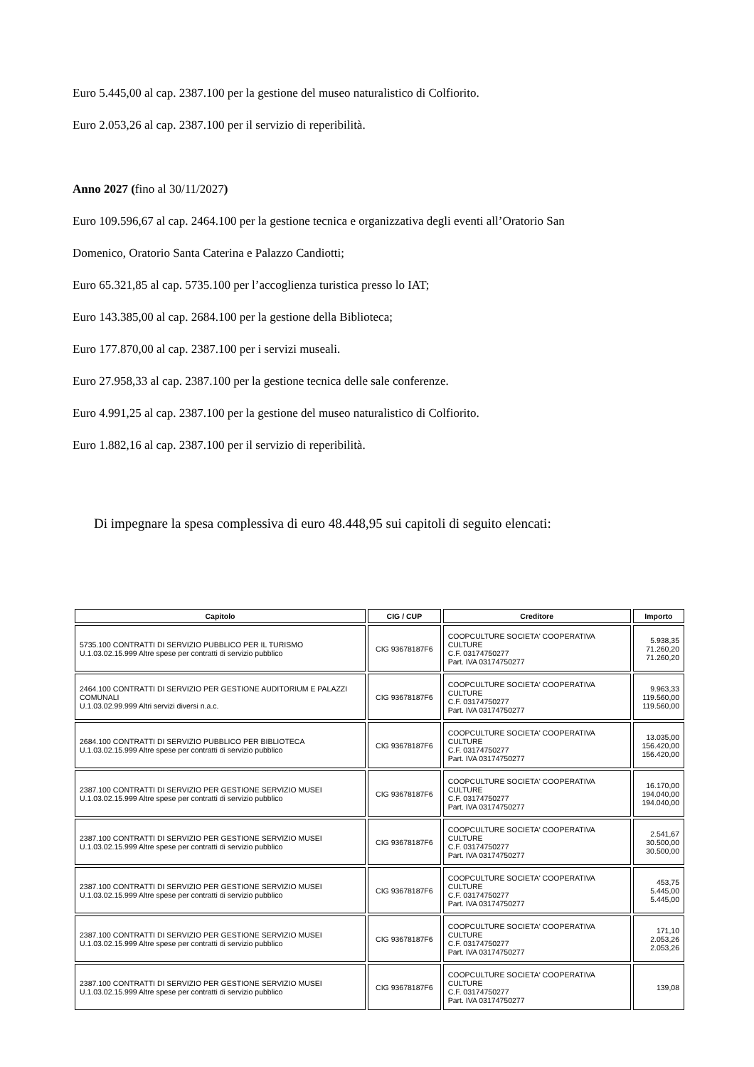Euro 5.445,00 al cap. 2387.100 per la gestione del museo naturalistico di Colfiorito.
Euro 2.053,26 al cap. 2387.100 per il servizio di reperibilità.
Anno 2027 (fino al 30/11/2027)
Euro 109.596,67 al cap. 2464.100 per la gestione tecnica e organizzativa degli eventi all’Oratorio San
Domenico, Oratorio Santa Caterina e Palazzo Candiotti;
Euro 65.321,85 al cap. 5735.100 per l’accoglienza turistica presso lo IAT;
Euro 143.385,00 al cap. 2684.100 per la gestione della Biblioteca;
Euro 177.870,00 al cap. 2387.100 per i servizi museali.
Euro 27.958,33 al cap. 2387.100 per la gestione tecnica delle sale conferenze.
Euro 4.991,25 al cap. 2387.100 per la gestione del museo naturalistico di Colfiorito.
Euro 1.882,16 al cap. 2387.100 per il servizio di reperibilità.
Di impegnare la spesa complessiva di euro 48.448,95 sui capitoli di seguito elencati:
| Capitolo | CIG / CUP | Creditore | Importo |
| --- | --- | --- | --- |
| 5735.100 CONTRATTI DI SERVIZIO PUBBLICO PER IL TURISMO U.1.03.02.15.999 Altre spese per contratti di servizio pubblico | CIG 93678187F6 | COOPCULTURE SOCIETA' COOPERATIVA CULTURE C.F. 03174750277 Part. IVA 03174750277 | 5.938,35 71.260,20 71.260,20 |
| 2464.100 CONTRATTI DI SERVIZIO PER GESTIONE AUDITORIUM E PALAZZI COMUNALI U.1.03.02.99.999 Altri servizi diversi n.a.c. | CIG 93678187F6 | COOPCULTURE SOCIETA' COOPERATIVA CULTURE C.F. 03174750277 Part. IVA 03174750277 | 9.963,33 119.560,00 119.560,00 |
| 2684.100 CONTRATTI DI SERVIZIO PUBBLICO PER BIBLIOTECA U.1.03.02.15.999 Altre spese per contratti di servizio pubblico | CIG 93678187F6 | COOPCULTURE SOCIETA' COOPERATIVA CULTURE C.F. 03174750277 Part. IVA 03174750277 | 13.035,00 156.420,00 156.420,00 |
| 2387.100 CONTRATTI DI SERVIZIO PER GESTIONE SERVIZIO MUSEI U.1.03.02.15.999 Altre spese per contratti di servizio pubblico | CIG 93678187F6 | COOPCULTURE SOCIETA' COOPERATIVA CULTURE C.F. 03174750277 Part. IVA 03174750277 | 16.170,00 194.040,00 194.040,00 |
| 2387.100 CONTRATTI DI SERVIZIO PER GESTIONE SERVIZIO MUSEI U.1.03.02.15.999 Altre spese per contratti di servizio pubblico | CIG 93678187F6 | COOPCULTURE SOCIETA' COOPERATIVA CULTURE C.F. 03174750277 Part. IVA 03174750277 | 2.541,67 30.500,00 30.500,00 |
| 2387.100 CONTRATTI DI SERVIZIO PER GESTIONE SERVIZIO MUSEI U.1.03.02.15.999 Altre spese per contratti di servizio pubblico | CIG 93678187F6 | COOPCULTURE SOCIETA' COOPERATIVA CULTURE C.F. 03174750277 Part. IVA 03174750277 | 453,75 5.445,00 5.445,00 |
| 2387.100 CONTRATTI DI SERVIZIO PER GESTIONE SERVIZIO MUSEI U.1.03.02.15.999 Altre spese per contratti di servizio pubblico | CIG 93678187F6 | COOPCULTURE SOCIETA' COOPERATIVA CULTURE C.F. 03174750277 Part. IVA 03174750277 | 171,10 2.053,26 2.053,26 |
| 2387.100 CONTRATTI DI SERVIZIO PER GESTIONE SERVIZIO MUSEI U.1.03.02.15.999 Altre spese per contratti di servizio pubblico | CIG 93678187F6 | COOPCULTURE SOCIETA' COOPERATIVA CULTURE C.F. 03174750277 Part. IVA 03174750277 | 139,08 |